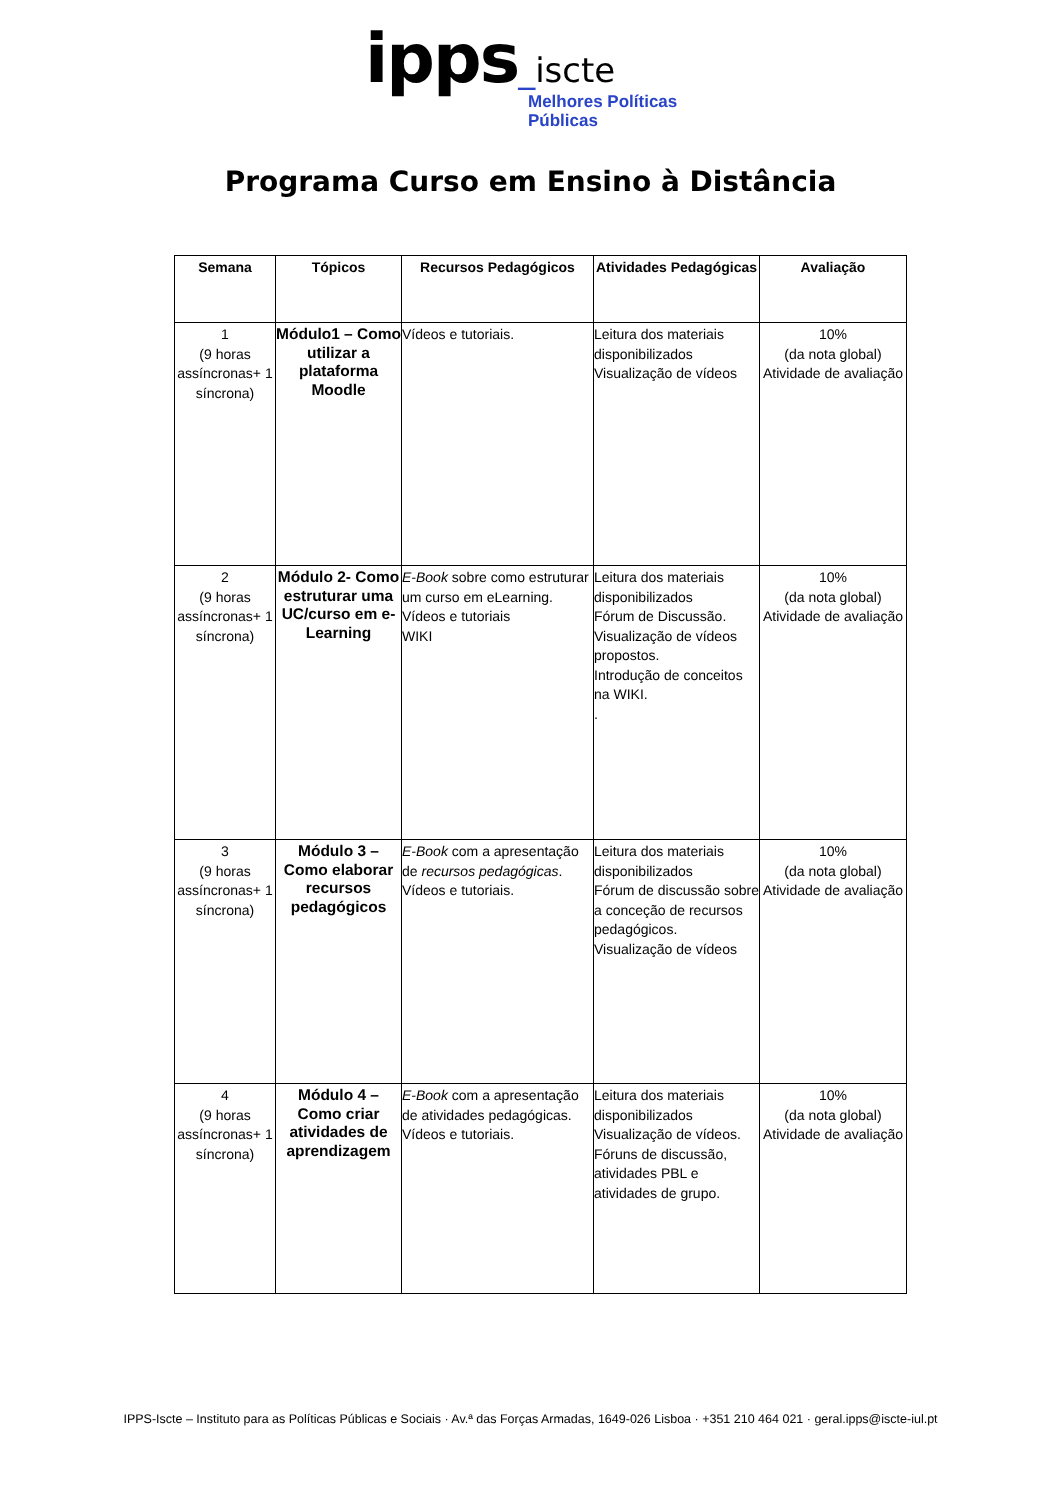ipps_iscte
Melhores Políticas
Públicas
Programa Curso em Ensino à Distância
| Semana | Tópicos | Recursos Pedagógicos | Atividades Pedagógicas | Avaliação |
| --- | --- | --- | --- | --- |
| 1 (9 horas assíncronas+ 1 síncrona) | Módulo1 – Como utilizar a plataforma Moodle | Vídeos e tutoriais. | Leitura dos materiais disponibilizados Visualização de vídeos | 10% (da nota global) Atividade de avaliação |
| 2 (9 horas assíncronas+ 1 síncrona) | Módulo 2- Como estruturar uma UC/curso em e-Learning | E-Book sobre como estruturar um curso em eLearning. Vídeos e tutoriais WIKI | Leitura dos materiais disponibilizados Fórum de Discussão. Visualização de vídeos propostos. Introdução de conceitos na WIKI. . | 10% (da nota global) Atividade de avaliação |
| 3 (9 horas assíncronas+ 1 síncrona) | Módulo 3 – Como elaborar recursos pedagógicos | E-Book com a apresentação de recursos pedagógicas . Vídeos e tutoriais. | Leitura dos materiais disponibilizados Fórum de discussão sobre a conceção de recursos pedagógicos. Visualização de vídeos | 10% (da nota global) Atividade de avaliação |
| 4 (9 horas assíncronas+ 1 síncrona) | Módulo 4 – Como criar atividades de aprendizagem | E-Book com a apresentação de atividades pedagógicas. Vídeos e tutoriais. | Leitura dos materiais disponibilizados Visualização de vídeos. Fóruns de discussão, atividades PBL e atividades de grupo. | 10% (da nota global) Atividade de avaliação |
IPPS-Iscte – Instituto para as Políticas Públicas e Sociais · Av.ª das Forças Armadas, 1649-026 Lisboa · +351 210 464 021 · geral.ipps@iscte-iul.pt